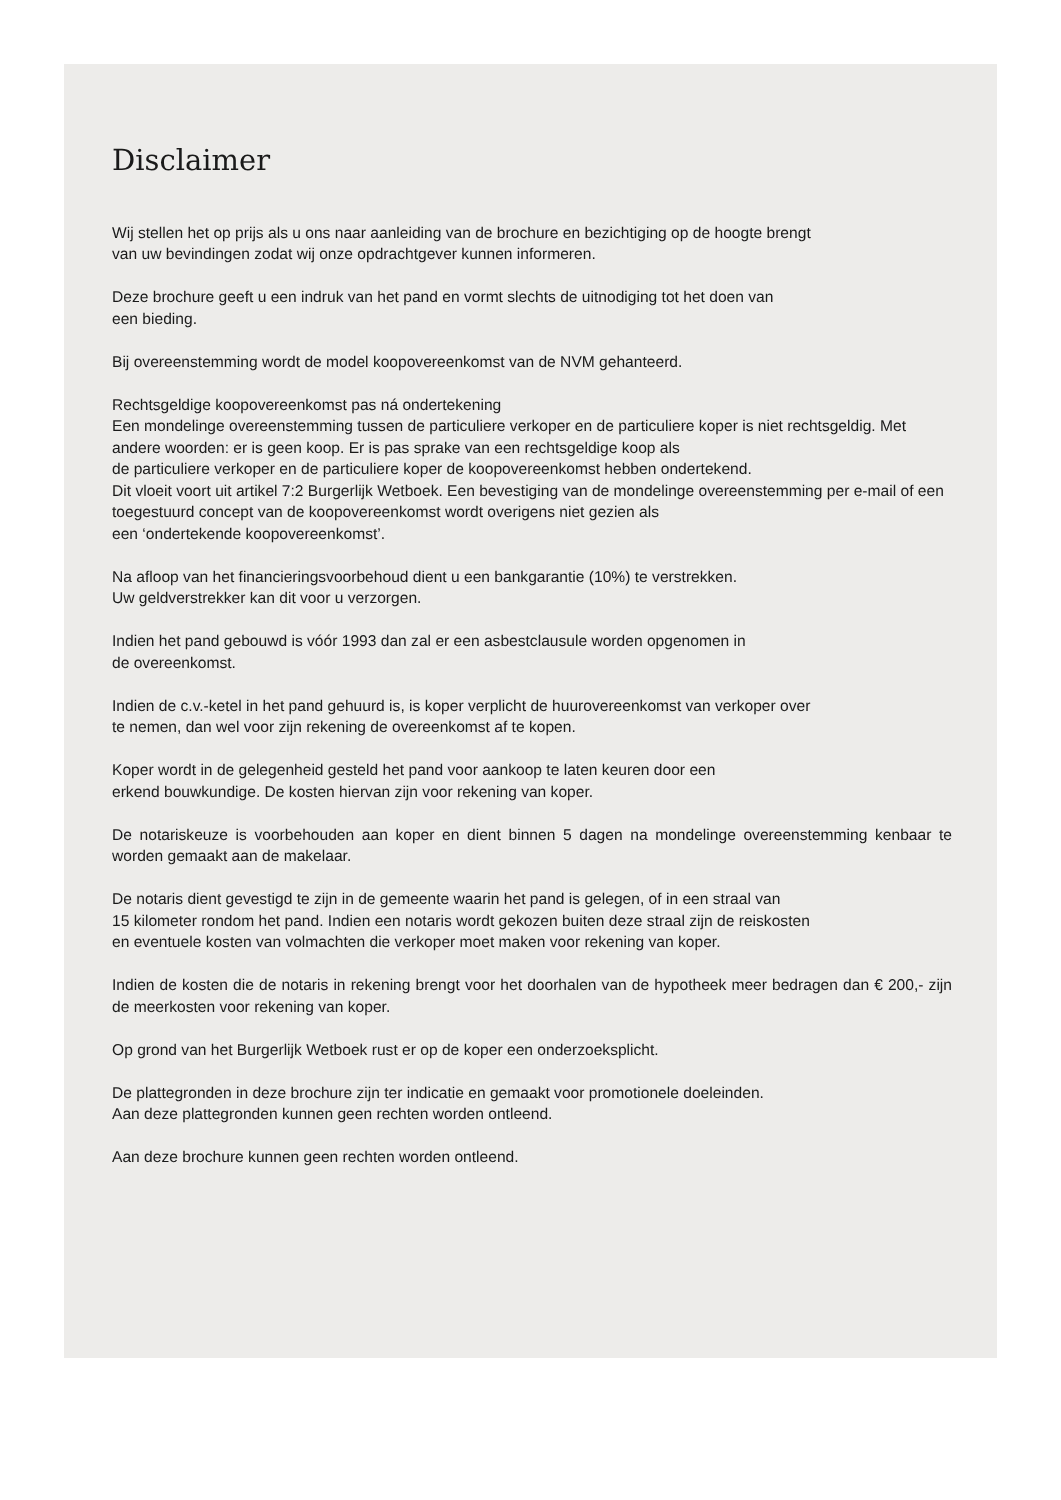Disclaimer
Wij stellen het op prijs als u ons naar aanleiding van de brochure en bezichtiging op de hoogte brengt
van uw bevindingen zodat wij onze opdrachtgever kunnen informeren.
Deze brochure geeft u een indruk van het pand en vormt slechts de uitnodiging tot het doen van
een bieding.
Bij overeenstemming wordt de model koopovereenkomst van de NVM gehanteerd.
Rechtsgeldige koopovereenkomst pas ná ondertekening
Een mondelinge overeenstemming tussen de particuliere verkoper en de particuliere koper is niet rechtsgeldig. Met andere woorden: er is geen koop. Er is pas sprake van een rechtsgeldige koop als
de particuliere verkoper en de particuliere koper de koopovereenkomst hebben ondertekend.
Dit vloeit voort uit artikel 7:2 Burgerlijk Wetboek. Een bevestiging van de mondelinge overeenstemming per e-mail of een toegestuurd concept van de koopovereenkomst wordt overigens niet gezien als
een ‘ondertekende koopovereenkomst’.
Na afloop van het financieringsvoorbehoud dient u een bankgarantie (10%) te verstrekken.
Uw geldverstrekker kan dit voor u verzorgen.
Indien het pand gebouwd is vóór 1993 dan zal er een asbestclausule worden opgenomen in
de overeenkomst.
Indien de c.v.-ketel in het pand gehuurd is, is koper verplicht de huurovereenkomst van verkoper over
te nemen, dan wel voor zijn rekening de overeenkomst af te kopen.
Koper wordt in de gelegenheid gesteld het pand voor aankoop te laten keuren door een
erkend bouwkundige. De kosten hiervan zijn voor rekening van koper.
De notariskeuze is voorbehouden aan koper en dient binnen 5 dagen na mondelinge overeenstemming kenbaar te worden gemaakt aan de makelaar.
De notaris dient gevestigd te zijn in de gemeente waarin het pand is gelegen, of in een straal van
15 kilometer rondom het pand. Indien een notaris wordt gekozen buiten deze straal zijn de reiskosten
en eventuele kosten van volmachten die verkoper moet maken voor rekening van koper.
Indien de kosten die de notaris in rekening brengt voor het doorhalen van de hypotheek meer bedragen dan € 200,- zijn de meerkosten voor rekening van koper.
Op grond van het Burgerlijk Wetboek rust er op de koper een onderzoeksplicht.
De plattegronden in deze brochure zijn ter indicatie en gemaakt voor promotionele doeleinden.
Aan deze plattegronden kunnen geen rechten worden ontleend.
Aan deze brochure kunnen geen rechten worden ontleend.